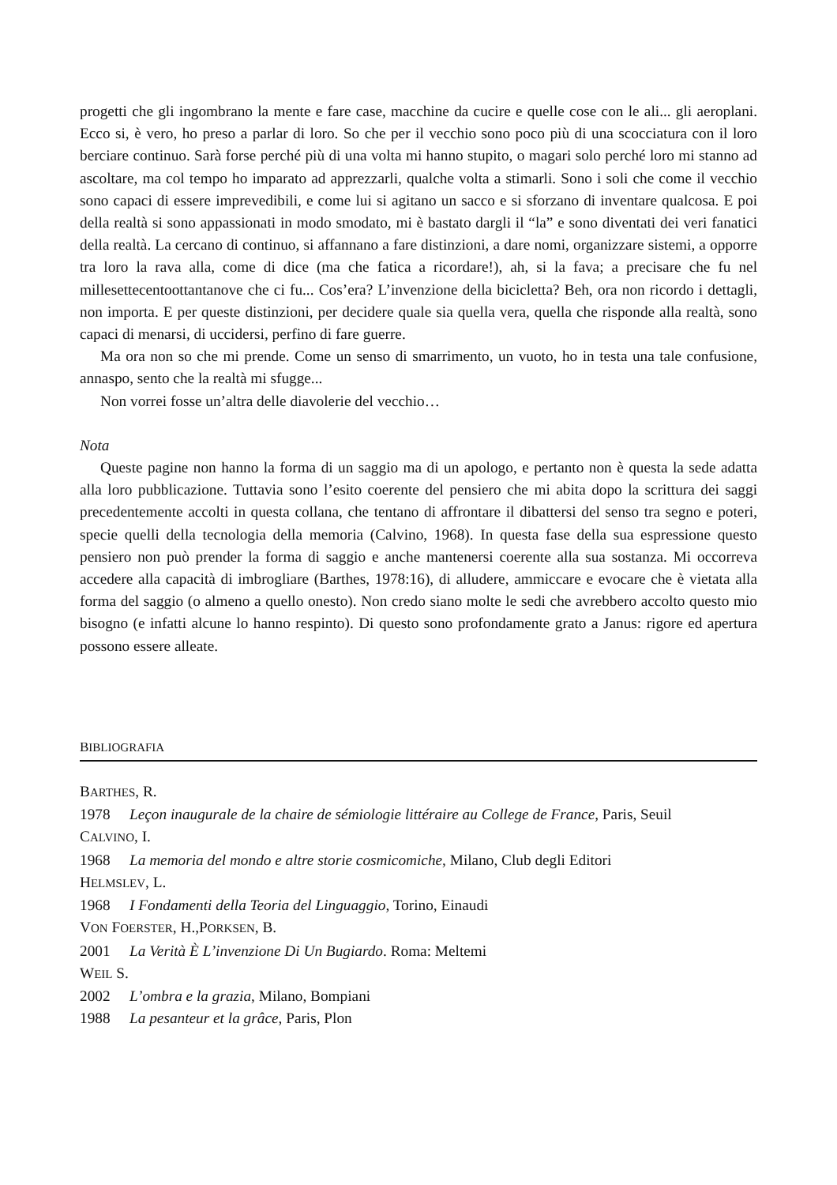progetti che gli ingombrano la mente e fare case, macchine da cucire e quelle cose con le ali... gli aeroplani. Ecco si, è vero, ho preso a parlar di loro. So che per il vecchio sono poco più di una scocciatura con il loro berciare continuo. Sarà forse perché più di una volta mi hanno stupito, o magari solo perché loro mi stanno ad ascoltare, ma col tempo ho imparato ad apprezzarli, qualche volta a stimarli. Sono i soli che come il vecchio sono capaci di essere imprevedibili, e come lui si agitano un sacco e si sforzano di inventare qualcosa. E poi della realtà si sono appassionati in modo smodato, mi è bastato dargli il “la” e sono diventati dei veri fanatici della realtà. La cercano di continuo, si affannano a fare distinzioni, a dare nomi, organizzare sistemi, a opporre tra loro la rava alla, come di dice (ma che fatica a ricordare!), ah, si la fava; a precisare che fu nel millesettecentoottantanove che ci fu... Cos’era? L’invenzione della bicicletta? Beh, ora non ricordo i dettagli, non importa. E per queste distinzioni, per decidere quale sia quella vera, quella che risponde alla realtà, sono capaci di menarsi, di uccidersi, perfino di fare guerre.
Ma ora non so che mi prende. Come un senso di smarrimento, un vuoto, ho in testa una tale confusione, annaspo, sento che la realtà mi sfugge...
Non vorrei fosse un’altra delle diavolerie del vecchio…
Nota
Queste pagine non hanno la forma di un saggio ma di un apologo, e pertanto non è questa la sede adatta alla loro pubblicazione. Tuttavia sono l’esito coerente del pensiero che mi abita dopo la scrittura dei saggi precedentemente accolti in questa collana, che tentano di affrontare il dibattersi del senso tra segno e poteri, specie quelli della tecnologia della memoria (Calvino, 1968). In questa fase della sua espressione questo pensiero non può prender la forma di saggio e anche mantenersi coerente alla sua sostanza. Mi occorreva accedere alla capacità di imbrogliare (Barthes, 1978:16), di alludere, ammiccare e evocare che è vietata alla forma del saggio (o almeno a quello onesto). Non credo siano molte le sedi che avrebbero accolto questo mio bisogno (e infatti alcune lo hanno respinto). Di questo sono profondamente grato a Janus: rigore ed apertura possono essere alleate.
BIBLIOGRAFIA
BARTHES, R.
1978 Leçon inaugurale de la chaire de sémiologie littéraire au College de France, Paris, Seuil
CALVINO, I.
1968 La memoria del mondo e altre storie cosmicomiche, Milano, Club degli Editori
HELMSLEV, L.
1968 I Fondamenti della Teoria del Linguaggio, Torino, Einaudi
VON FOERSTER, H.,PORKSEN, B.
2001 La Verità È L’invenzione Di Un Bugiardo. Roma: Meltemi
WEIL S.
2002 L’ombra e la grazia, Milano, Bompiani
1988 La pesanteur et la grâce, Paris, Plon